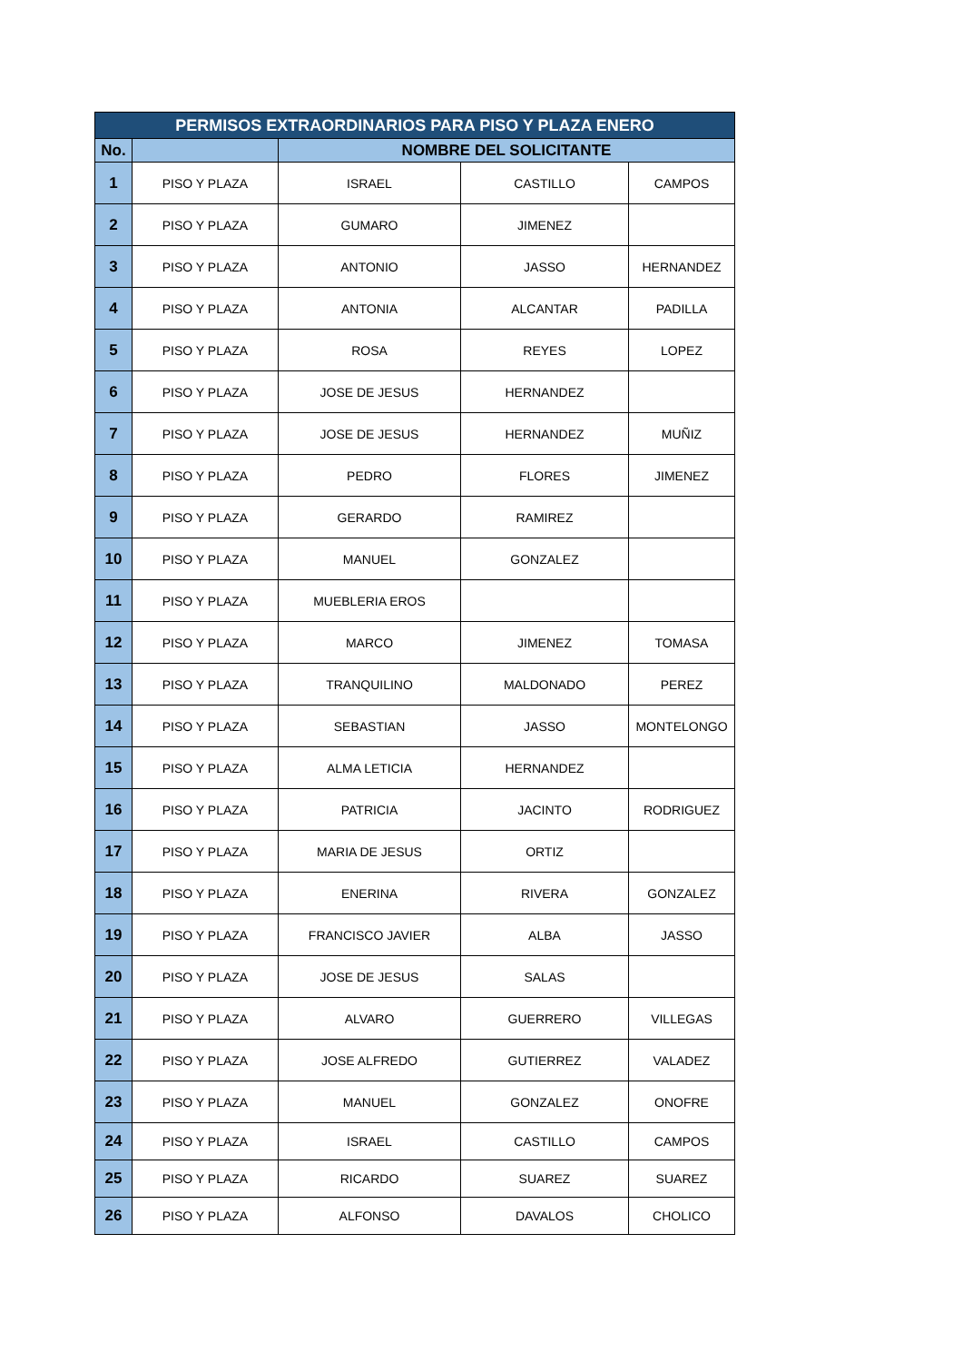| PERMISOS EXTRAORDINARIOS PARA PISO Y PLAZA ENERO | | | | |
| --- | --- | --- | --- | --- |
| No. | | NOMBRE DEL SOLICITANTE | | |
| 1 | PISO Y PLAZA | ISRAEL | CASTILLO | CAMPOS |
| 2 | PISO Y PLAZA | GUMARO | JIMENEZ | |
| 3 | PISO Y PLAZA | ANTONIO | JASSO | HERNANDEZ |
| 4 | PISO Y PLAZA | ANTONIA | ALCANTAR | PADILLA |
| 5 | PISO Y PLAZA | ROSA | REYES | LOPEZ |
| 6 | PISO Y PLAZA | JOSE DE JESUS | HERNANDEZ | |
| 7 | PISO Y PLAZA | JOSE DE JESUS | HERNANDEZ | MUÑIZ |
| 8 | PISO Y PLAZA | PEDRO | FLORES | JIMENEZ |
| 9 | PISO Y PLAZA | GERARDO | RAMIREZ | |
| 10 | PISO Y PLAZA | MANUEL | GONZALEZ | |
| 11 | PISO Y PLAZA | MUEBLERIA EROS | | |
| 12 | PISO Y PLAZA | MARCO | JIMENEZ | TOMASA |
| 13 | PISO Y PLAZA | TRANQUILINO | MALDONADO | PEREZ |
| 14 | PISO Y PLAZA | SEBASTIAN | JASSO | MONTELONGO |
| 15 | PISO Y PLAZA | ALMA LETICIA | HERNANDEZ | |
| 16 | PISO Y PLAZA | PATRICIA | JACINTO | RODRIGUEZ |
| 17 | PISO Y PLAZA | MARIA DE JESUS | ORTIZ | |
| 18 | PISO Y PLAZA | ENERINA | RIVERA | GONZALEZ |
| 19 | PISO Y PLAZA | FRANCISCO JAVIER | ALBA | JASSO |
| 20 | PISO Y PLAZA | JOSE DE JESUS | SALAS | |
| 21 | PISO Y PLAZA | ALVARO | GUERRERO | VILLEGAS |
| 22 | PISO Y PLAZA | JOSE ALFREDO | GUTIERREZ | VALADEZ |
| 23 | PISO Y PLAZA | MANUEL | GONZALEZ | ONOFRE |
| 24 | PISO Y PLAZA | ISRAEL | CASTILLO | CAMPOS |
| 25 | PISO Y PLAZA | RICARDO | SUAREZ | SUAREZ |
| 26 | PISO Y PLAZA | ALFONSO | DAVALOS | CHOLICO |